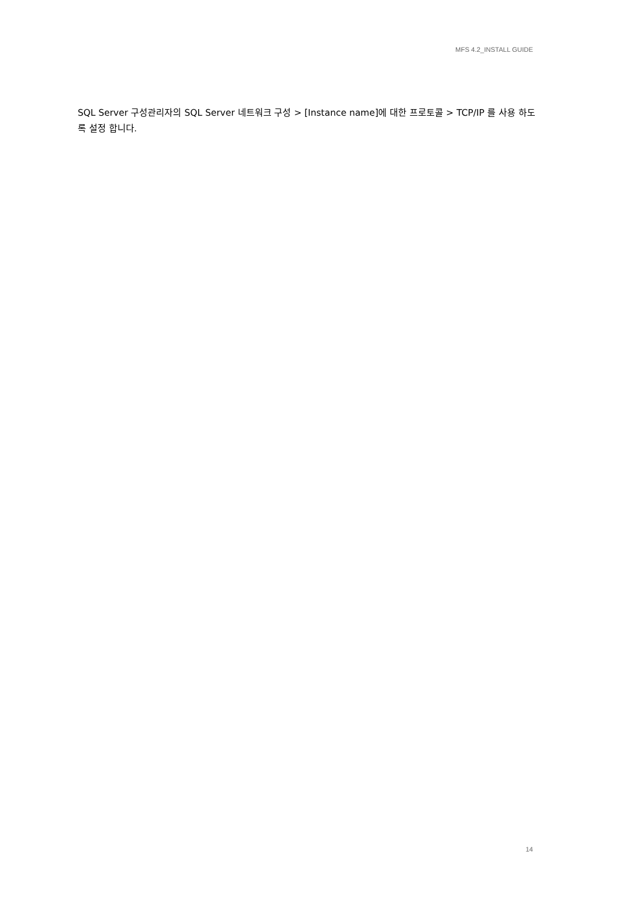MFS 4.2_INSTALL GUIDE
SQL Server 구성관리자의 SQL Server 네트워크 구성 > [Instance name]에 대한 프로토콜 > TCP/IP 를 사용 하도록 설정 합니다.
14